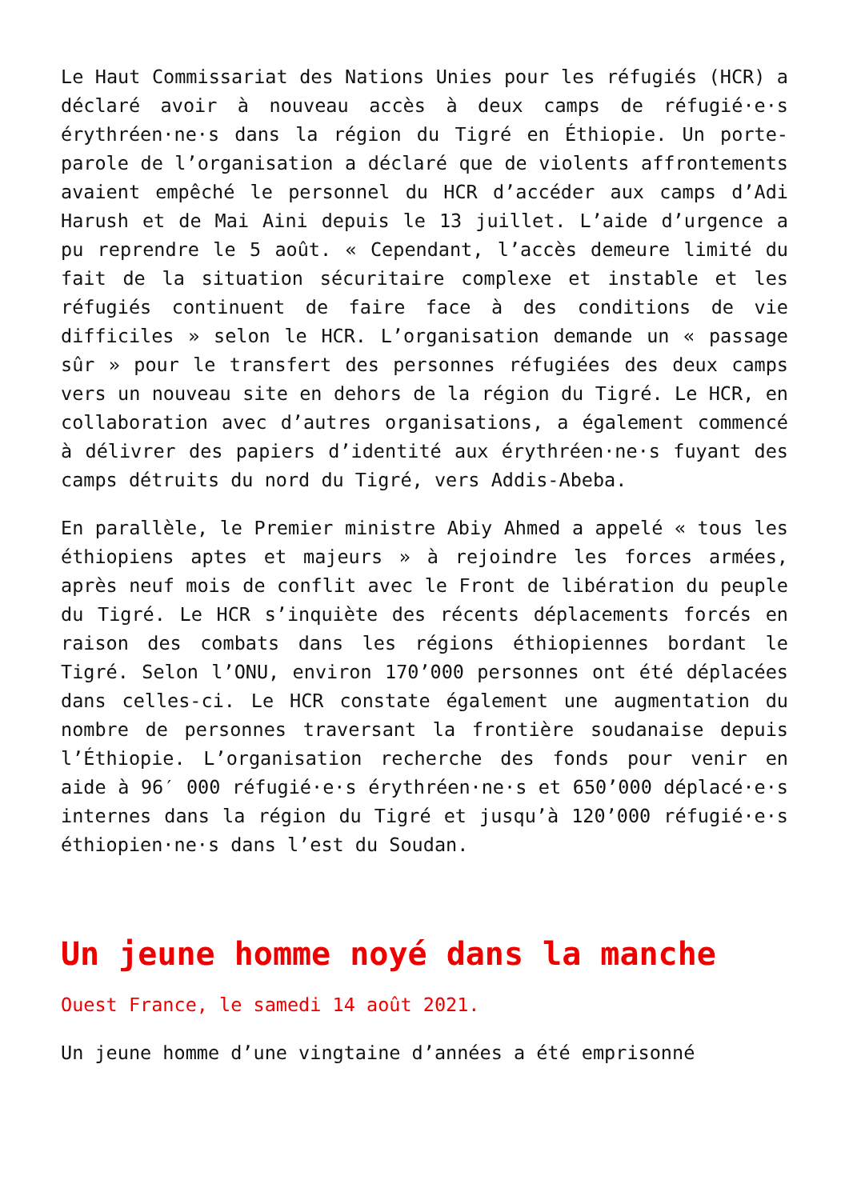Le Haut Commissariat des Nations Unies pour les réfugiés (HCR) a déclaré avoir à nouveau accès à deux camps de réfugié·e·s érythréen·ne·s dans la région du Tigré en Éthiopie. Un porte-parole de l’organisation a déclaré que de violents affrontements avaient empêché le personnel du HCR d’accéder aux camps d’Adi Harush et de Mai Aini depuis le 13 juillet. L’aide d’urgence a pu reprendre le 5 août. « Cependant, l’accès demeure limité du fait de la situation sécuritaire complexe et instable et les réfugiés continuent de faire face à des conditions de vie difficiles » selon le HCR. L’organisation demande un « passage sûr » pour le transfert des personnes réfugiées des deux camps vers un nouveau site en dehors de la région du Tigré. Le HCR, en collaboration avec d’autres organisations, a également commencé à délivrer des papiers d’identité aux érythréen·ne·s fuyant des camps détruits du nord du Tigré, vers Addis-Abeba.
En parallèle, le Premier ministre Abiy Ahmed a appelé « tous les éthiopiens aptes et majeurs » à rejoindre les forces armées, après neuf mois de conflit avec le Front de libération du peuple du Tigré. Le HCR s’inquiète des récents déplacements forcés en raison des combats dans les régions éthiopiennes bordant le Tigré. Selon l’ONU, environ 170’000 personnes ont été déplacées dans celles-ci. Le HCR constate également une augmentation du nombre de personnes traversant la frontière soudanaise depuis l’Éthiopie. L’organisation recherche des fonds pour venir en aide à 96′ 000 réfugié·e·s érythréen·ne·s et 650’000 déplacé·e·s internes dans la région du Tigré et jusqu’à 120’000 réfugié·e·s éthiopien·ne·s dans l’est du Soudan.
Un jeune homme noyé dans la manche
Ouest France, le samedi 14 août 2021.
Un jeune homme d’une vingtaine d’années a été emprisonné